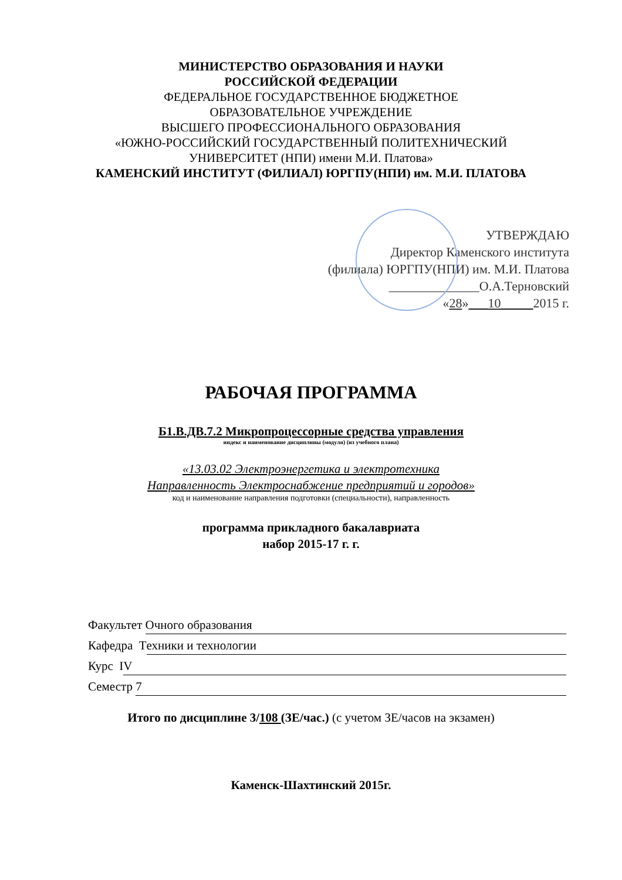МИНИСТЕРСТВО ОБРАЗОВАНИЯ И НАУКИ
РОССИЙСКОЙ ФЕДЕРАЦИИ
ФЕДЕРАЛЬНОЕ ГОСУДАРСТВЕННОЕ БЮДЖЕТНОЕ
ОБРАЗОВАТЕЛЬНОЕ УЧРЕЖДЕНИЕ
ВЫСШЕГО ПРОФЕССИОНАЛЬНОГО ОБРАЗОВАНИЯ
«ЮЖНО-РОССИЙСКИЙ ГОСУДАРСТВЕННЫЙ ПОЛИТЕХНИЧЕСКИЙ
УНИВЕРСИТЕТ (НПИ) имени М.И. Платова»
КАМЕНСКИЙ ИНСТИТУТ (ФИЛИАЛ) ЮРГПУ(НПИ) им. М.И. ПЛАТОВА
УТВЕРЖДАЮ
Директор Каменского института
(филиала) ЮРГПУ(НПИ) им. М.И. Платова
______________О.А.Терновский
«28»___10_____2015 г.
РАБОЧАЯ ПРОГРАММА
Б1.В.ДВ.7.2 Микропроцессорные средства управления
индекс и наименование дисциплины (модуля) (из учебного плана)
«13.03.02 Электроэнергетика и электротехника
Направленность Электроснабжение предприятий и городов»
код и наименование направления подготовки (специальности), направленность
программа прикладного бакалавриата
набор 2015-17 г. г.
Факультет Очного образования
Кафедра Т ехники и технологии
Курс I V
Семестр 7
Итого по дисциплине 3/108 (ЗЕ/час.) (с учетом ЗЕ/часов на экзамен)
Каменск-Шахтинский 2015г.